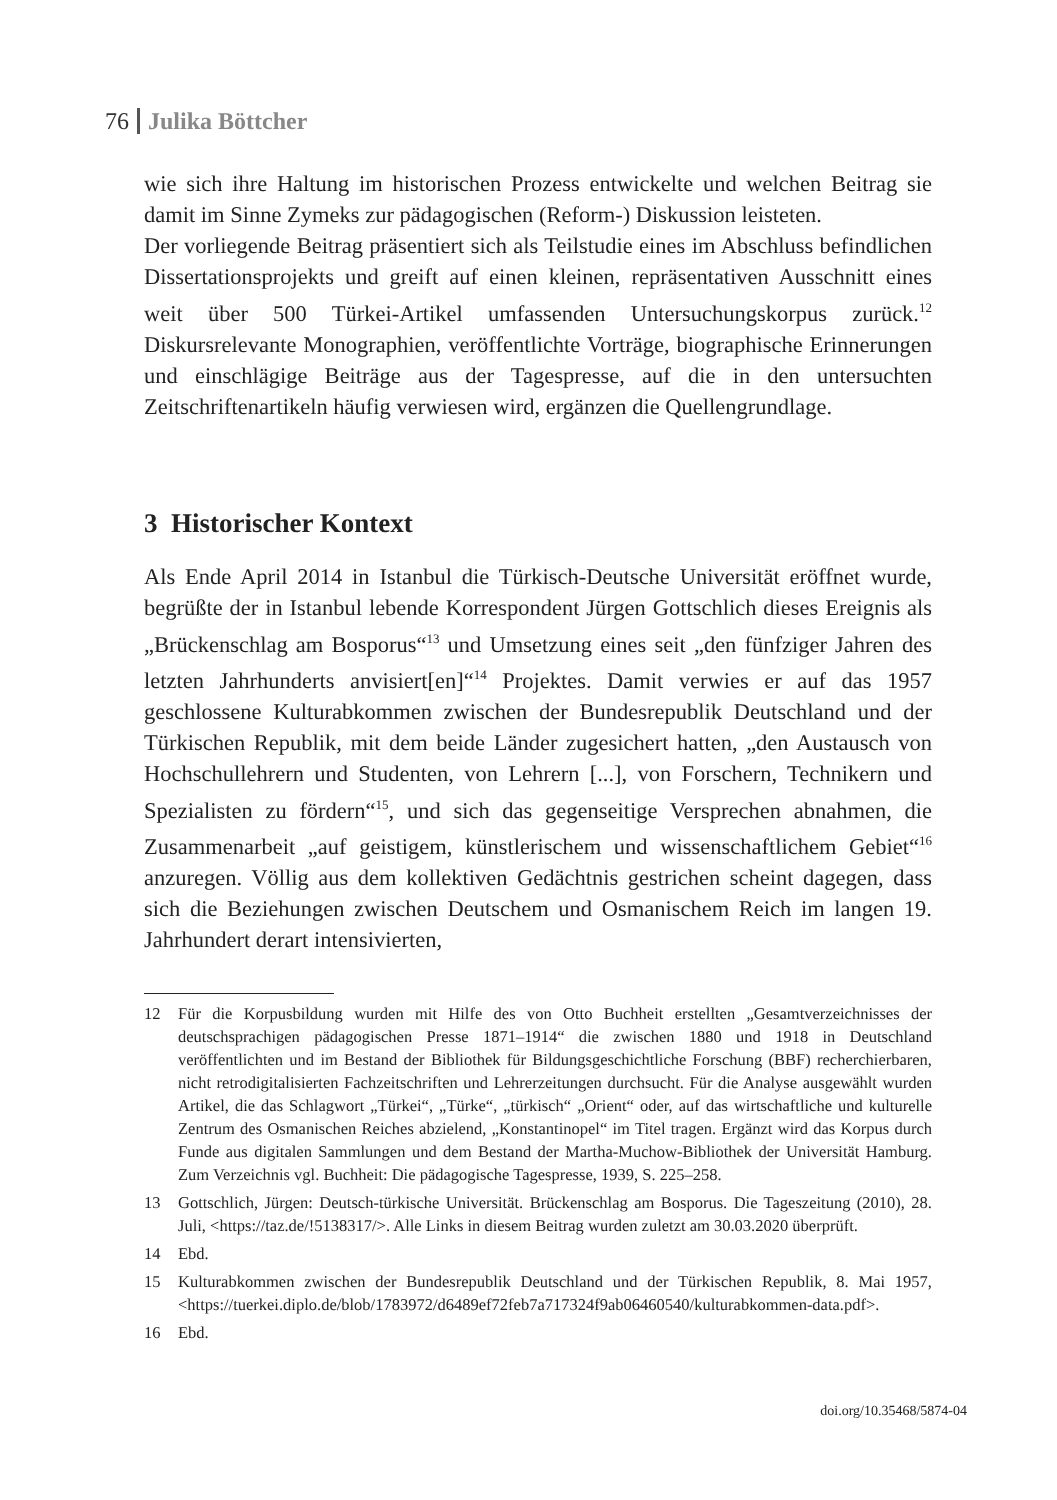76 Julika Böttcher
wie sich ihre Haltung im historischen Prozess entwickelte und welchen Beitrag sie damit im Sinne Zymeks zur pädagogischen (Reform-) Diskussion leisteten.
Der vorliegende Beitrag präsentiert sich als Teilstudie eines im Abschluss befindlichen Dissertationsprojekts und greift auf einen kleinen, repräsentativen Ausschnitt eines weit über 500 Türkei-Artikel umfassenden Untersuchungskorpus zurück.<sup>12</sup> Diskursrelevante Monographien, veröffentlichte Vorträge, biographische Erinnerungen und einschlägige Beiträge aus der Tagespresse, auf die in den untersuchten Zeitschriftenartikeln häufig verwiesen wird, ergänzen die Quellengrundlage.
3 Historischer Kontext
Als Ende April 2014 in Istanbul die Türkisch-Deutsche Universität eröffnet wurde, begrüßte der in Istanbul lebende Korrespondent Jürgen Gottschlich dieses Ereignis als „Brückenschlag am Bosporus“<sup>13</sup> und Umsetzung eines seit „den fünfziger Jahren des letzten Jahrhunderts anvisiert[en]“<sup>14</sup> Projektes. Damit verwies er auf das 1957 geschlossene Kulturabkommen zwischen der Bundesrepublik Deutschland und der Türkischen Republik, mit dem beide Länder zugesichert hatten, „den Austausch von Hochschullehrern und Studenten, von Lehrern [...], von Forschern, Technikern und Spezialisten zu fördern“<sup>15</sup>, und sich das gegenseitige Versprechen abnahmen, die Zusammenarbeit „auf geistigem, künstlerischem und wissenschaftlichem Gebiet“<sup>16</sup> anzuregen. Völlig aus dem kollektiven Gedächtnis gestrichen scheint dagegen, dass sich die Beziehungen zwischen Deutschem und Osmanischem Reich im langen 19. Jahrhundert derart intensivierten,
12 Für die Korpusbildung wurden mit Hilfe des von Otto Buchheit erstellten „Gesamtverzeichnisses der deutschsprachigen pädagogischen Presse 1871–1914“ die zwischen 1880 und 1918 in Deutschland veröffentlichten und im Bestand der Bibliothek für Bildungsgeschichtliche Forschung (BBF) recherchierbaren, nicht retrodigitalisierten Fachzeitschriften und Lehrerzeitungen durchsucht. Für die Analyse ausgewählt wurden Artikel, die das Schlagwort „Türkei“, „Türke“, „türkisch“ „Orient“ oder, auf das wirtschaftliche und kulturelle Zentrum des Osmanischen Reiches abzielend, „Konstantinopel“ im Titel tragen. Ergänzt wird das Korpus durch Funde aus digitalen Sammlungen und dem Bestand der Martha-Muchow-Bibliothek der Universität Hamburg. Zum Verzeichnis vgl. Buchheit: Die pädagogische Tagespresse, 1939, S. 225–258.
13 Gottschlich, Jürgen: Deutsch-türkische Universität. Brückenschlag am Bosporus. Die Tageszeitung (2010), 28. Juli, <https://taz.de/!5138317/>. Alle Links in diesem Beitrag wurden zuletzt am 30.03.2020 überprüft.
14 Ebd.
15 Kulturabkommen zwischen der Bundesrepublik Deutschland und der Türkischen Republik, 8. Mai 1957, <https://tuerkei.diplo.de/blob/1783972/d6489ef72feb7a717324f9ab06460540/kulturabkommen-data.pdf>.
16 Ebd.
doi.org/10.35468/5874-04